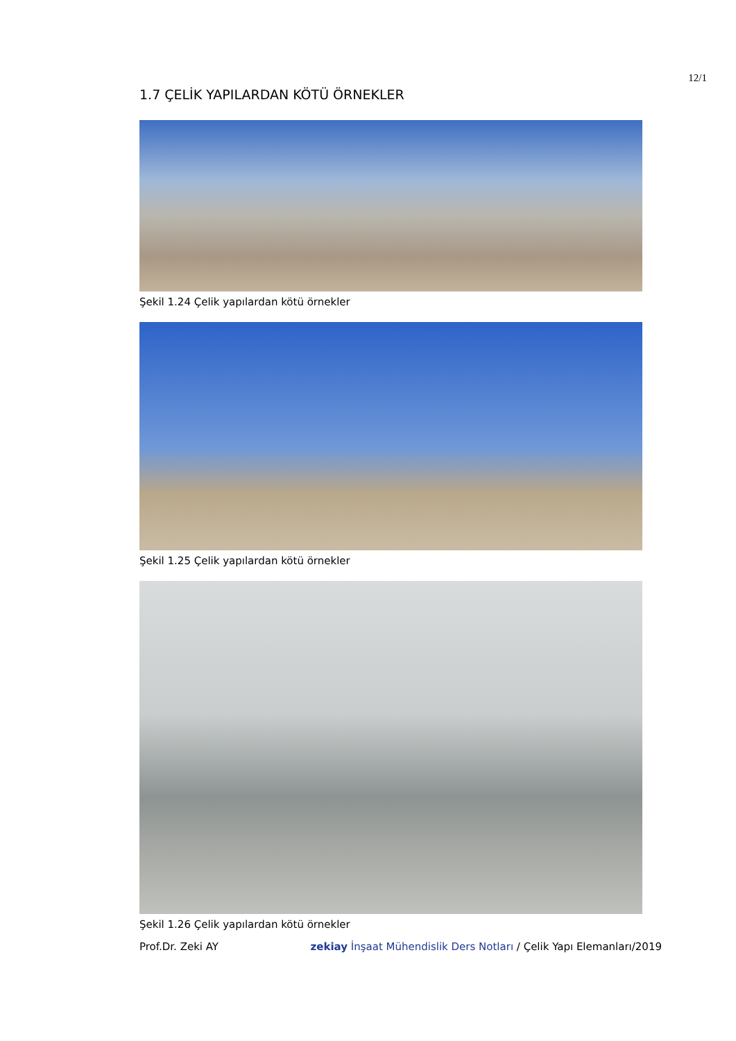12/1
1.7 ÇELİK YAPILARDAN KÖTÜ ÖRNEKLER
Şekil 1.24 Çelik yapılardan kötü örnekler
Şekil 1.25 Çelik yapılardan kötü örnekler
Şekil 1.26 Çelik yapılardan kötü örnekler
Prof.Dr. Zeki AY zekiay İnşaat Mühendislik Ders Notları / Çelik Yapı Elemanları/2019